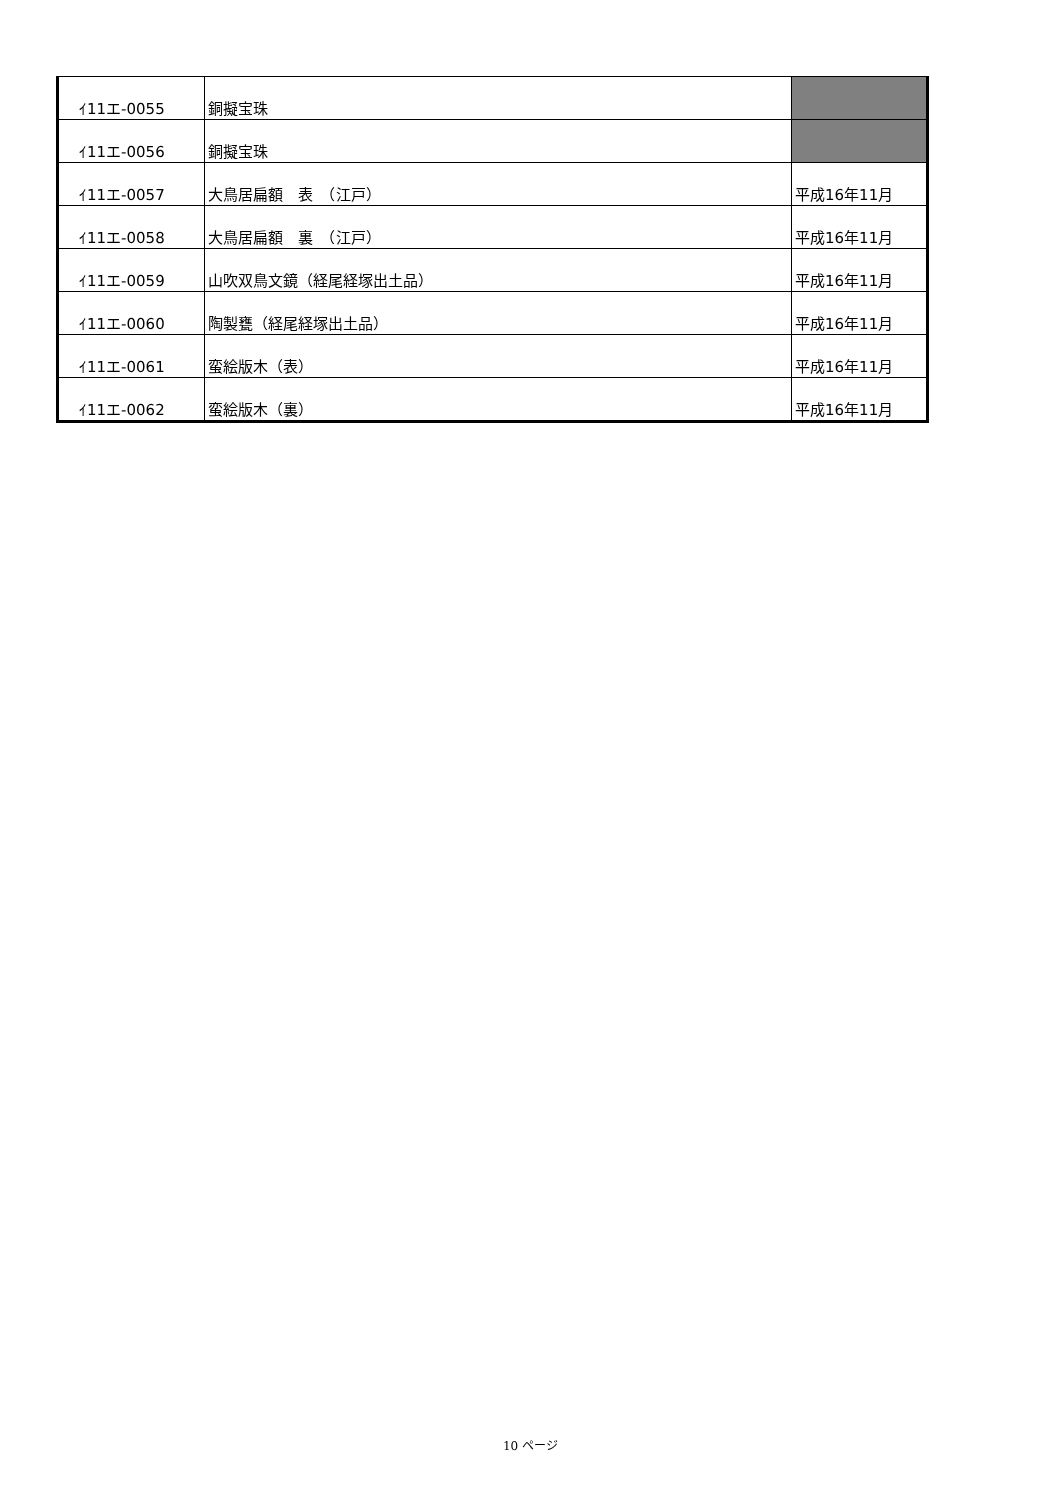| ｲ11エ-0055 | 銅擬宝珠 | |
| ｲ11エ-0056 | 銅擬宝珠 | |
| ｲ11エ-0057 | 大鳥居扁額 表 （江戸） | 平成16年11月 |
| ｲ11エ-0058 | 大鳥居扁額 裏 （江戸） | 平成16年11月 |
| ｲ11エ-0059 | 山吹双鳥文鏡（経尾経塚出土品） | 平成16年11月 |
| ｲ11エ-0060 | 陶製甕（経尾経塚出土品） | 平成16年11月 |
| ｲ11エ-0061 | 蛮絵版木（表） | 平成16年11月 |
| ｲ11エ-0062 | 蛮絵版木（裏） | 平成16年11月 |
10 ページ